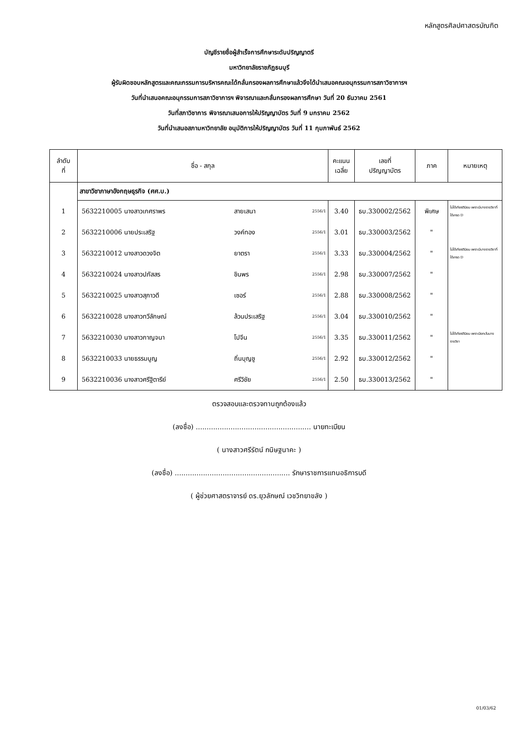หลักสูตรศิลปศาสตรบัณฑิต
บัญชีรายชื่อผู้สำเร็จการศึกษาระดับปริญญาตรี
มหาวิทยาลัยราชภัฏธนบุรี
ผู้รับผิดชอบหลักสูตรและคณะกรรมการบริหารคณะได้กลั่นกรองผลการศึกษาแล้วจึงได้นำเสนอคณะอนุกรรมการสภาวิชาการฯ
วันที่นำเสนอคณะอนุกรรมการสภาวิชาการฯ พิจารณาและกลั่นกรองผลการศึกษา วันที่ 20 ธันวาคม 2561
วันที่สภาวิชาการ พิจารณาเสนอการให้ปริญญาบัตร วันที่ 9 มกราคม 2562
วันที่นำเสนอสภามหาวิทยาลัย อนุมัติการให้ปริญญาบัตร วันที่ 11 กุมภาพันธ์ 2562
| ลำดับ ที่ | ชื่อ - สกุล | | | | คะแนน เฉลี่ย | เลขที่ ปริญญาบัตร | ภาค | หมายเหตุ |
| --- | --- | --- | --- | --- | --- | --- | --- | --- |
| | สาขาวิชาภาษาอังกฤษธุรกิจ (ศศ.บ.) | | | | | | | |
| 1 | 5632210005 นางสาวเกศราพร | สายเสนา | | 2556/1 | 3.40 | ธบ.330002/2562 | พิเศษ | ไม่ได้เกียรตินิยม เพราะมีบางรายวิชาที่ได้เกรด D |
| 2 | 5632210006 นายประเสริฐ | วงค์ทอง | | 2556/1 | 3.01 | ธบ.330003/2562 | " | |
| 3 | 5632210012 นางสาวดวงจิต | ยาตรา | | 2556/1 | 3.33 | ธบ.330004/2562 | " | ไม่ได้เกียรตินิยม เพราะมีบางรายวิชาที่ได้เกรด D |
| 4 | 5632210024 นางสาวปภัสสร | ชินพร | | 2556/1 | 2.98 | ธบ.330007/2562 | " | |
| 5 | 5632210025 นางสาวสุภาวดี | เซอร์ | | 2556/1 | 2.88 | ธบ.330008/2562 | " | |
| 6 | 5632210028 นางสาวทวีลักษณ์ | ล้วนประเสริฐ | | 2556/1 | 3.04 | ธบ.330010/2562 | " | |
| 7 | 5632210030 นางสาวกาญจนา | โปจีน | | 2556/1 | 3.35 | ธบ.330011/2562 | " | ไม่ได้เกียรตินิยม เพราะมียกเว้นบางรายวิชา |
| 8 | 5632210033 นายธรรมนูญ | ถิ่นบุญชู | | 2556/1 | 2.92 | ธบ.330012/2562 | " | |
| 9 | 5632210036 นางสาวศรีฐิตารีย์ | ศรีวิชัย | | 2556/1 | 2.50 | ธบ.330013/2562 | " | |
ตรวจสอบและตรวจทานถูกต้องแล้ว
(ลงชื่อ) ..................................................... นายทะเบียน
( นางสาวศรีรัตน์ กนิษฐนาคะ )
(ลงชื่อ) ..................................................... รักษาราชการแทนอธิการบดี
( ผู้ช่วยศาสตราจารย์ ดร.ยุวลักษณ์ เวชวิทยาขลัง )
01/03/62